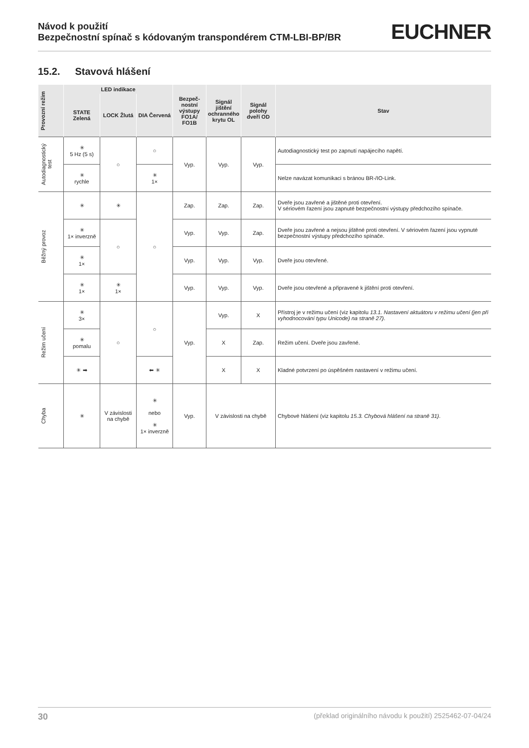Návod k použití
Bezpečnostní spínač s kódovaným transpondérem CTM-LBI-BP/BR
EUCHNER
15.2. Stavová hlášení
| Provozní režim | LED indikace | | | Bezpeč-nostní výstupy FO1A/ FO1B | Signál jištění ochranného krytu OL | Signál polohy dveří OD | Stav |
| --- | --- | --- | --- | --- | --- | --- | --- |
| | STATE Zelená | LOCK Žlutá | DIA Červená | | | | |
| Autodiagnostický test | ✳ 5 Hz (5 s) | ○ | ○ | Vyp. | Vyp. | Vyp. | Autodiagnostický test po zapnutí napájecího napětí. |
| | ✳ rychle | | ✳ 1× | | | | Nelze navázat komunikaci s bránou BR-/IO-Link. |
| Běžný provoz | ✳ | ✳ | ○ | Zap. | Zap. | Zap. | Dveře jsou zavřené a jištěné proti otevření. V sériovém řazení jsou zapnuté bezpečnostní výstupy předchozího spínače. |
| | ✳ 1× inverzně | ○ | | Vyp. | Vyp. | Zap. | Dveře jsou zavřené a nejsou jištěné proti otevření. V sériovém řazení jsou vypnuté bezpečnostní výstupy předchozího spínače. |
| | ✳ 1× | | | Vyp. | Vyp. | Vyp. | Dveře jsou otevřené. |
| | ✳ 1× | ✳ 1× | | Vyp. | Vyp. | Vyp. | Dveře jsou otevřené a připravené k jištění proti otevření. |
| Režim učení | ✳ 3× | ○ | ○ | Vyp. | Vyp. | X | Přístroj je v režimu učení (viz kapitolu 13.1. Nastavení aktuátoru v režimu učení (jen při vyhodnocování typu Unicode) na straně 27) . |
| | ✳ pomalu | | | | X | Zap. | Režim učení. Dveře jsou zavřené. |
| | ✳ ➡ | | ⬅ ✳ | | X | X | Kladné potvrzení po úspěšném nastavení v režimu učení. |
| Chyba | ✳ | V závislosti na chybě | ✳ nebo ✳ 1× inverzně | Vyp. | V závislosti na chybě | | Chybové hlášení (viz kapitolu 15.3. Chybová hlášení na straně 31) . |
30 (překlad originálního návodu k použití) 2525462-07-04/24